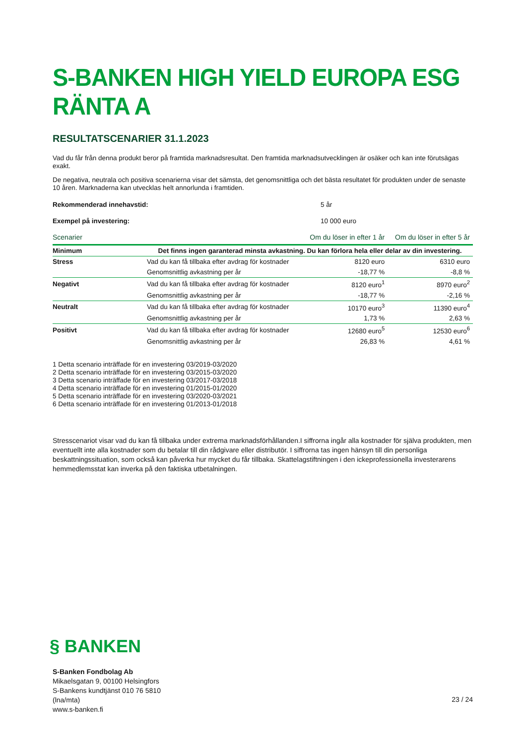S-BANKEN HIGH YIELD EUROPA ESG RÄNTA A
RESULTATSCENARIER 31.1.2023
Vad du får från denna produkt beror på framtida marknadsresultat. Den framtida marknadsutvecklingen är osäker och kan inte förutsägas exakt.
De negativa, neutrala och positiva scenarierna visar det sämsta, det genomsnittliga och det bästa resultatet för produkten under de senaste 10 åren. Marknaderna kan utvecklas helt annorlunda i framtiden.
Rekommenderad innehavstid: 5 år
Exempel på investering: 10 000 euro
| Scenarier | | Om du löser in efter 1 år | Om du löser in efter 5 år |
| --- | --- | --- | --- |
| Minimum | Det finns ingen garanterad minsta avkastning. Du kan förlora hela eller delar av din investering. | | |
| Stress | Vad du kan få tillbaka efter avdrag för kostnader | 8120 euro | 6310 euro |
| | Genomsnittlig avkastning per år | -18,77 % | -8,8 % |
| Negativt | Vad du kan få tillbaka efter avdrag för kostnader | 8120 euro<sup>1</sup> | 8970 euro<sup>2</sup> |
| | Genomsnittlig avkastning per år | -18,77 % | -2,16 % |
| Neutralt | Vad du kan få tillbaka efter avdrag för kostnader | 10170 euro<sup>3</sup> | 11390 euro<sup>4</sup> |
| | Genomsnittlig avkastning per år | 1,73 % | 2,63 % |
| Positivt | Vad du kan få tillbaka efter avdrag för kostnader | 12680 euro<sup>5</sup> | 12530 euro<sup>6</sup> |
| | Genomsnittlig avkastning per år | 26,83 % | 4,61 % |
1 Detta scenario inträffade för en investering 03/2019-03/2020
2 Detta scenario inträffade för en investering 03/2015-03/2020
3 Detta scenario inträffade för en investering 03/2017-03/2018
4 Detta scenario inträffade för en investering 01/2015-01/2020
5 Detta scenario inträffade för en investering 03/2020-03/2021
6 Detta scenario inträffade för en investering 01/2013-01/2018
Stresscenariot visar vad du kan få tillbaka under extrema marknadsförhållanden.I siffrorna ingår alla kostnader för själva produkten, men eventuellt inte alla kostnader som du betalar till din rådgivare eller distributör. I siffrorna tas ingen hänsyn till din personliga beskattningssituation, som också kan påverka hur mycket du får tillbaka. Skattelagstiftningen i den ickeprofessionella investerarens hemmedlemsstat kan inverka på den faktiska utbetalningen.
§ BANKEN
S-Banken Fondbolag Ab
Mikaelsgatan 9, 00100 Helsingfors
S-Bankens kundtjänst 010 76 5810
(lna/mta)
www.s-banken.fi
23 / 24